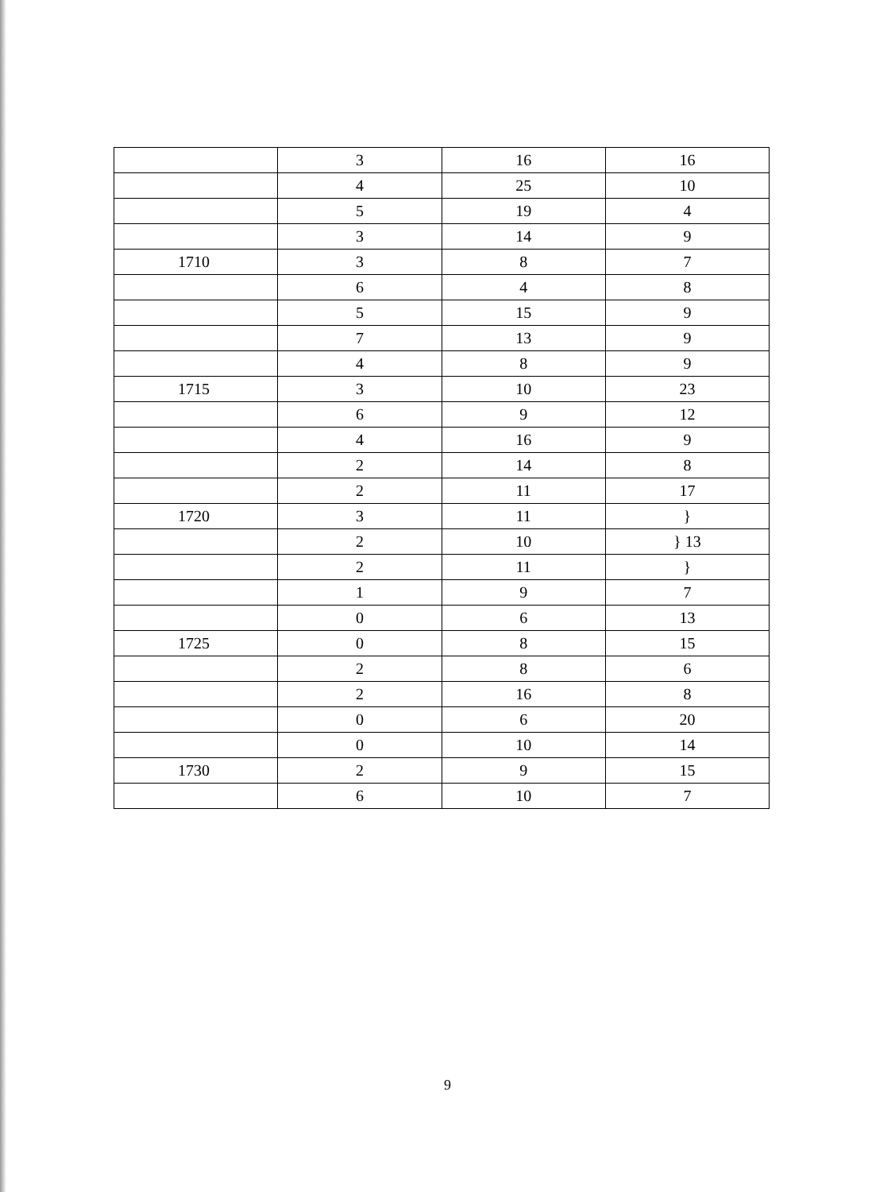| | 3 | 16 | 16 |
| | 4 | 25 | 10 |
| | 5 | 19 | 4 |
| | 3 | 14 | 9 |
| 1710 | 3 | 8 | 7 |
| | 6 | 4 | 8 |
| | 5 | 15 | 9 |
| | 7 | 13 | 9 |
| | 4 | 8 | 9 |
| 1715 | 3 | 10 | 23 |
| | 6 | 9 | 12 |
| | 4 | 16 | 9 |
| | 2 | 14 | 8 |
| | 2 | 11 | 17 |
| 1720 | 3 | 11 | } |
| | 2 | 10 | } 13 |
| | 2 | 11 | } |
| | 1 | 9 | 7 |
| | 0 | 6 | 13 |
| 1725 | 0 | 8 | 15 |
| | 2 | 8 | 6 |
| | 2 | 16 | 8 |
| | 0 | 6 | 20 |
| | 0 | 10 | 14 |
| 1730 | 2 | 9 | 15 |
| | 6 | 10 | 7 |
9